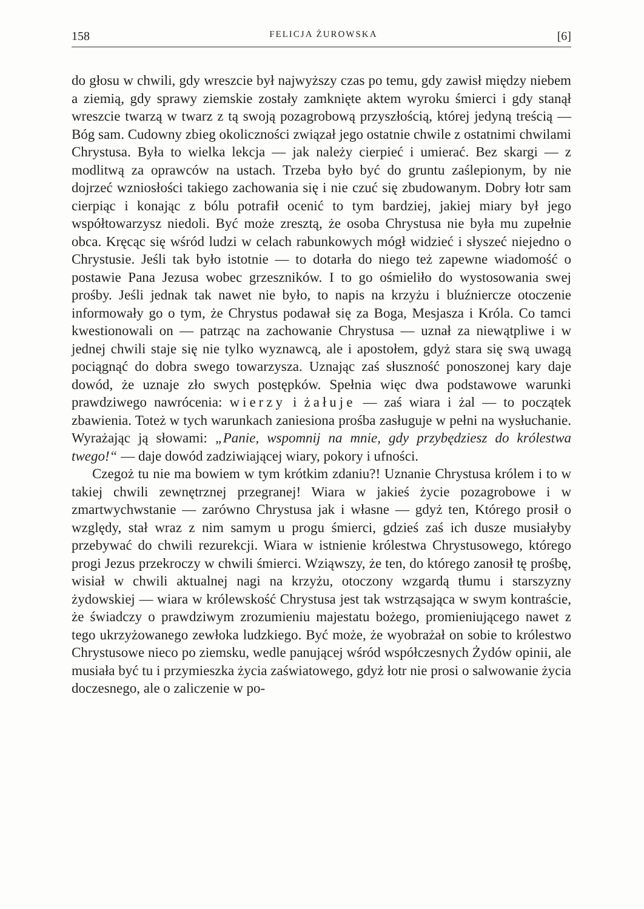158 FELICJA ŻUROWSKA [6]
do głosu w chwili, gdy wreszcie był najwyższy czas po temu, gdy zawisł między niebem a ziemią, gdy sprawy ziemskie zostały zamknięte aktem wyroku śmierci i gdy stanął wreszcie twarzą w twarz z tą swoją pozagrobową przyszłością, której jedyną treścią — Bóg sam. Cudowny zbieg okoliczności związał jego ostatnie chwile z ostatnimi chwilami Chrystusa. Była to wielka lekcja — jak należy cierpieć i umierać. Bez skargi — z modlitwą za oprawców na ustach. Trzeba było być do gruntu zaślepionym, by nie dojrzeć wzniosłości takiego zachowania się i nie czuć się zbudowanym. Dobry łotr sam cierpiąc i konając z bólu potrafił ocenić to tym bardziej, jakiej miary był jego współtowarzysz niedoli. Być może zresztą, że osoba Chrystusa nie była mu zupełnie obca. Kręcąc się wśród ludzi w celach rabunkowych mógł widzieć i słyszeć niejedno o Chrystusie. Jeśli tak było istotnie — to dotarła do niego też zapewne wiadomość o postawie Pana Jezusa wobec grzeszników. I to go ośmieliło do wystosowania swej prośby. Jeśli jednak tak nawet nie było, to napis na krzyżu i bluźniercze otoczenie informowały go o tym, że Chrystus podawał się za Boga, Mesjasza i Króla. Co tamci kwestionowali on — patrząc na zachowanie Chrystusa — uznał za niewątpliwe i w jednej chwili staje się nie tylko wyznawcą, ale i apostołem, gdyż stara się swą uwagą pociągnąć do dobra swego towarzysza. Uznając zaś słuszność ponoszonej kary daje dowód, że uznaje zło swych postępków. Spełnia więc dwa podstawowe warunki prawdziwego nawrócenia: wierzy i żałuje — zaś wiara i żal — to początek zbawienia. Toteż w tych warunkach zaniesiona prośba zasługuje w pełni na wysłuchanie. Wyrażając ją słowami: „Panie, wspomnij na mnie, gdy przybędziesz do królestwa twego!“ — daje dowód zadziwiającej wiary, pokory i ufności.
Czegoż tu nie ma bowiem w tym krótkim zdaniu?! Uznanie Chrystusa królem i to w takiej chwili zewnętrznej przegranej! Wiara w jakieś życie pozagrobowe i w zmartwychwstanie — zarówno Chrystusa jak i własne — gdyż ten, Którego prosił o względy, stał wraz z nim samym u progu śmierci, gdzieś zaś ich dusze musiałyby przebywać do chwili rezurekcji. Wiara w istnienie królestwa Chrystusowego, którego progi Jezus przekroczy w chwili śmierci. Wziąwszy, że ten, do którego zanosił tę prośbę, wisiał w chwili aktualnej nagi na krzyżu, otoczony wzgardą tłumu i starszyzny żydowskiej — wiara w królewskość Chrystusa jest tak wstrząsająca w swym kontraście, że świadczy o prawdziwym zrozumieniu majestatu bożego, promieniującego nawet z tego ukrzyżowanego zewłoka ludzkiego. Być może, że wyobrażał on sobie to królestwo Chrystusowe nieco po ziemsku, wedle panującej wśród współczesnych Żydów opinii, ale musiała być tu i przymieszka życia zaświatowego, gdyż łotr nie prosi o salwowanie życia doczesnego, ale o zaliczenie w po-